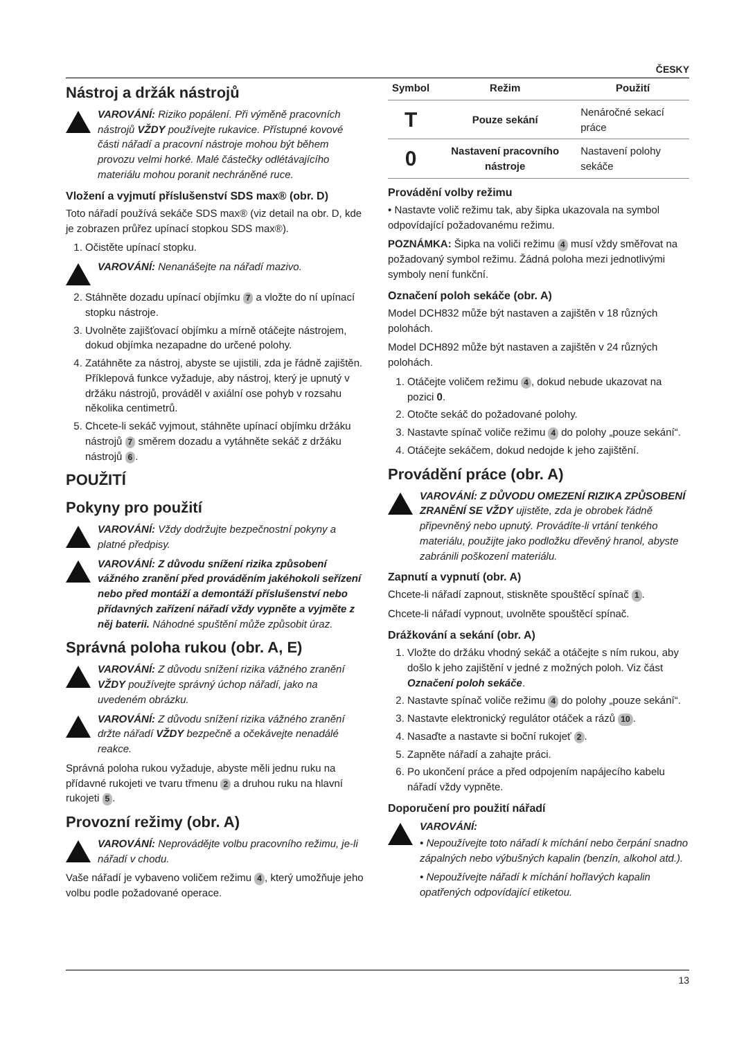ČESKY
Nástroj a držák nástrojů
VAROVÁNÍ: Riziko popálení. Při výměně pracovních nástrojů VŽDY používejte rukavice. Přístupné kovové části nářadí a pracovní nástroje mohou být během provozu velmi horké. Malé částečky odlétávajícího materiálu mohou poranit nechráněné ruce.
Vložení a vyjmutí příslušenství SDS max® (obr. D)
Toto nářadí používá sekáče SDS max® (viz detail na obr. D, kde je zobrazen průřez upínací stopkou SDS max®).
1. Očistěte upínací stopku.
VAROVÁNÍ: Nenanášejte na nářadí mazivo.
2. Stáhněte dozadu upínací objímku 7 a vložte do ní upínací stopku nástroje.
3. Uvolněte zajišťovací objímku a mírně otáčejte nástrojem, dokud objímka nezapadne do určené polohy.
4. Zatáhněte za nástroj, abyste se ujistili, zda je řádně zajištěn. Příklepová funkce vyžaduje, aby nástroj, který je upnutý v držáku nástrojů, prováděl v axiální ose pohyb v rozsahu několika centimetrů.
5. Chcete-li sekáč vyjmout, stáhněte upínací objímku držáku nástrojů 7 směrem dozadu a vytáhněte sekáč z držáku nástrojů 6.
POUŽITÍ
Pokyny pro použití
VAROVÁNÍ: Vždy dodržujte bezpečnostní pokyny a platné předpisy.
VAROVÁNÍ: Z důvodu snížení rizika způsobení vážného zranění před prováděním jakéhokoli seřízení nebo před montáží a demontáží příslušenství nebo přídavných zařízení nářadí vždy vypněte a vyjměte z něj baterii. Náhodné spuštění může způsobit úraz.
Správná poloha rukou (obr. A, E)
VAROVÁNÍ: Z důvodu snížení rizika vážného zranění VŽDY používejte správný úchop nářadí, jako na uvedeném obrázku.
VAROVÁNÍ: Z důvodu snížení rizika vážného zranění držte nářadí VŽDY bezpečně a očekávejte nenadálé reakce.
Správná poloha rukou vyžaduje, abyste měli jednu ruku na přídavné rukojeti ve tvaru třmenu 2 a druhou ruku na hlavní rukojeti 5.
Provozní režimy (obr. A)
VAROVÁNÍ: Neprovádějte volbu pracovního režimu, je-li nářadí v chodu.
Vaše nářadí je vybaveno voličem režimu 4, který umožňuje jeho volbu podle požadované operace.
| Symbol | Režim | Použití |
| --- | --- | --- |
| T | Pouze sekání | Nenáročné sekací práce |
| 0 | Nastavení pracovního nástroje | Nastavení polohy sekáče |
Provádění volby režimu
• Nastavte volič režimu tak, aby šipka ukazovala na symbol odpovídající požadovanému režimu.
POZNÁMKA: Šipka na voliči režimu 4 musí vždy směřovat na požadovaný symbol režimu. Žádná poloha mezi jednotlivými symboly není funkční.
Označení poloh sekáče (obr. A)
Model DCH832 může být nastaven a zajištěn v 18 různých polohách.
Model DCH892 může být nastaven a zajištěn v 24 různých polohách.
1. Otáčejte voličem režimu 4, dokud nebude ukazovat na pozici 0.
2. Otočte sekáč do požadované polohy.
3. Nastavte spínač voliče režimu 4 do polohy „pouze sekání“.
4. Otáčejte sekáčem, dokud nedojde k jeho zajištění.
Provádění práce (obr. A)
VAROVÁNÍ: Z DŮVODU OMEZENÍ RIZIKA ZPŮSOBENÍ ZRANĚNÍ SE VŽDY ujistěte, zda je obrobek řádně připevněný nebo upnutý. Provádíte-li vrtání tenkého materiálu, použijte jako podložku dřevěný hranol, abyste zabránili poškození materiálu.
Zapnutí a vypnutí (obr. A)
Chcete-li nářadí zapnout, stiskněte spouštěcí spínač 1.
Chcete-li nářadí vypnout, uvolněte spouštěcí spínač.
Drážkování a sekání (obr. A)
1. Vložte do držáku vhodný sekáč a otáčejte s ním rukou, aby došlo k jeho zajištění v jedné z možných poloh. Viz část Označení poloh sekáče.
2. Nastavte spínač voliče režimu 4 do polohy „pouze sekání“.
3. Nastavte elektronický regulátor otáček a rázů 10.
4. Nasaďte a nastavte si boční rukojeť 2.
5. Zapněte nářadí a zahajte práci.
6. Po ukončení práce a před odpojením napájecího kabelu nářadí vždy vypněte.
Doporučení pro použití nářadí
VAROVÁNÍ:
• Nepoužívejte toto nářadí k míchání nebo čerpání snadno zápalných nebo výbušných kapalin (benzín, alkohol atd.).
• Nepoužívejte nářadí k míchání hořlavých kapalin opatřených odpovídající etiketou.
13